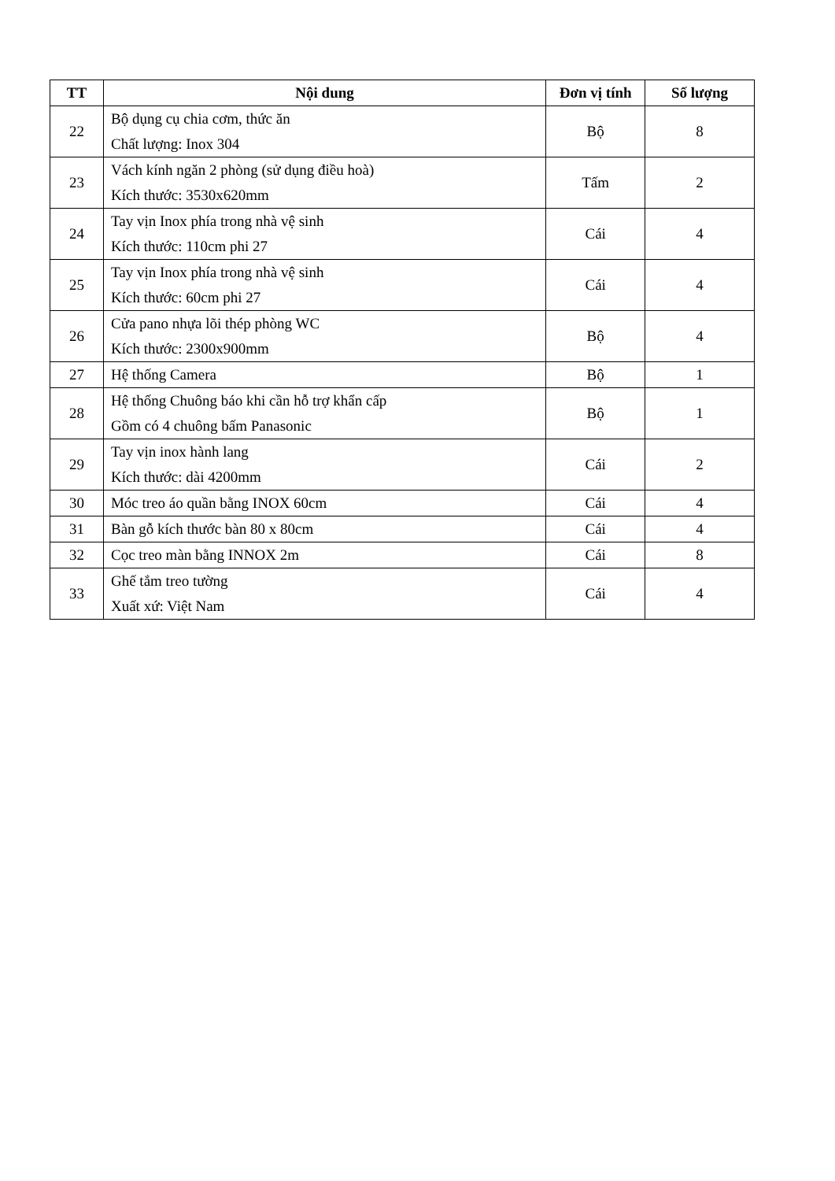| TT | Nội dung | Đơn vị tính | Số lượng |
| --- | --- | --- | --- |
| 22 | Bộ dụng cụ chia cơm, thức ăn Chất lượng: Inox 304 | Bộ | 8 |
| 23 | Vách kính ngăn 2 phòng (sử dụng điều hoà) Kích thước: 3530x620mm | Tấm | 2 |
| 24 | Tay vịn Inox phía trong nhà vệ sinh Kích thước: 110cm phi 27 | Cái | 4 |
| 25 | Tay vịn Inox phía trong nhà vệ sinh Kích thước: 60cm phi 27 | Cái | 4 |
| 26 | Cửa pano nhựa lõi thép phòng WC Kích thước: 2300x900mm | Bộ | 4 |
| 27 | Hệ thống Camera | Bộ | 1 |
| 28 | Hệ thống Chuông báo khi cần hỗ trợ khẩn cấp Gồm có 4 chuông bấm Panasonic | Bộ | 1 |
| 29 | Tay vịn inox hành lang Kích thước: dài 4200mm | Cái | 2 |
| 30 | Móc treo áo quần bằng INOX 60cm | Cái | 4 |
| 31 | Bàn gỗ kích thước bàn 80 x 80cm | Cái | 4 |
| 32 | Cọc treo màn bằng INNOX 2m | Cái | 8 |
| 33 | Ghế tắm treo tường Xuất xứ: Việt Nam | Cái | 4 |